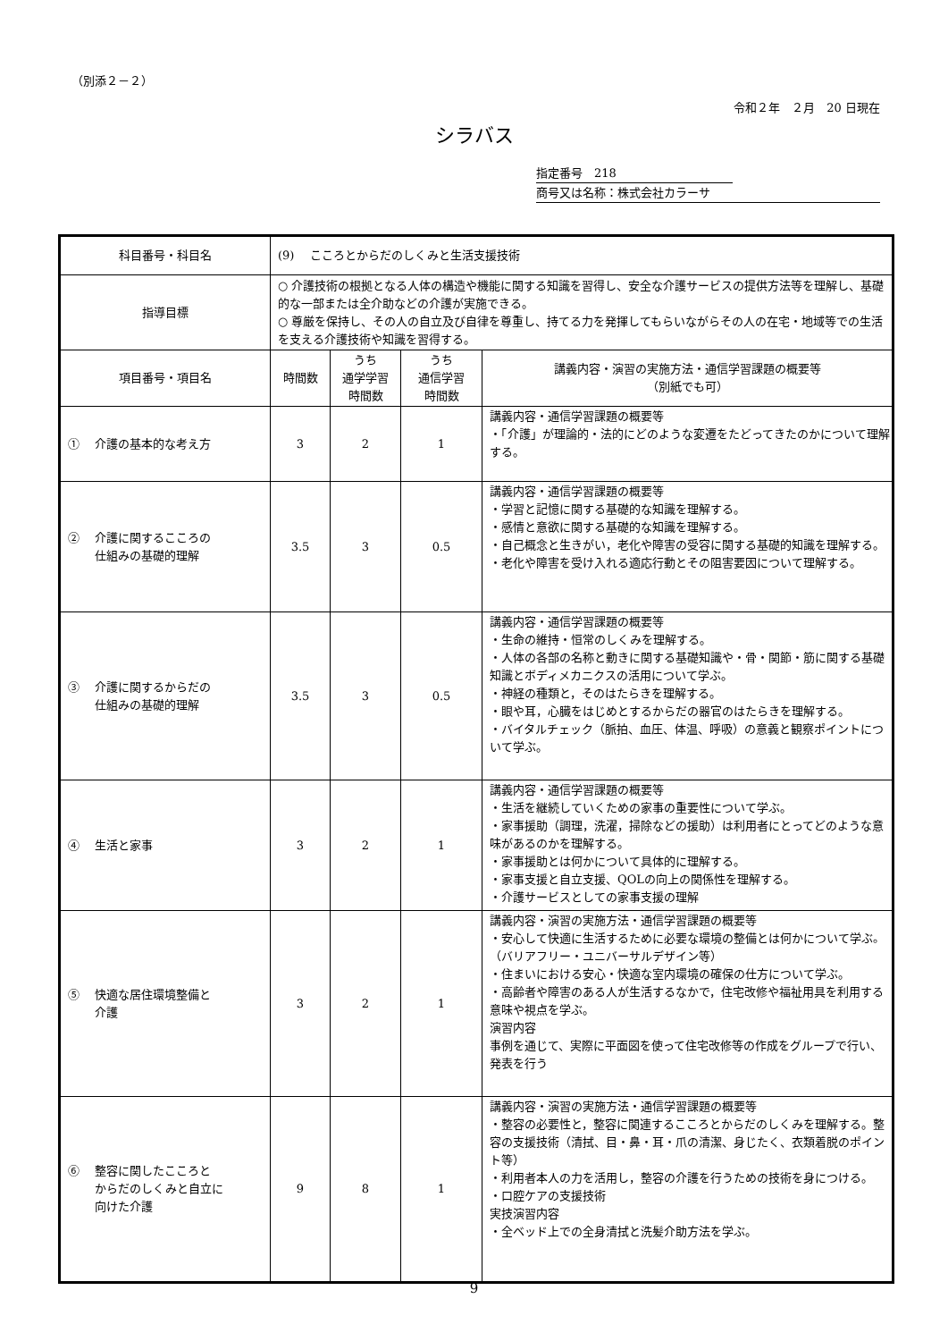（別添２－２）
令和２年　２月　20 日現在
シラバス
指定番号　218
商号又は名称：株式会社カラーサ
| 科目番号・科目名 | (9) こころとからだのしくみと生活支援技術 | | | |
| 指導目標 | ○ 介護技術の根拠となる人体の構造や機能に関する知識を習得し、安全な介護サービスの提供方法等を理解し、基礎的な一部または全介助などの介護が実施できる。 ○ 尊厳を保持し、その人の自立及び自律を尊重し、持てる力を発揮してもらいながらその人の在宅・地域等での生活を支える介護技術や知識を習得する。 | | | |
| 項目番号・項目名 | 時間数 | うち 通学学習 時間数 | うち 通信学習 時間数 | 講義内容・演習の実施方法・通信学習課題の概要等 （別紙でも可） |
| ① 介護の基本的な考え方 | 3 | 2 | 1 | 講義内容・通信学習課題の概要等 ・「介護」が理論的・法的にどのような変遷をたどってきたのかについて理解する。 |
| ② 介護に関するこころの 仕組みの基礎的理解 | 3.5 | 3 | 0.5 | 講義内容・通信学習課題の概要等 ・学習と記憶に関する基礎的な知識を理解する。 ・感情と意欲に関する基礎的な知識を理解する。 ・自己概念と生きがい，老化や障害の受容に関する基礎的知識を理解する。 ・老化や障害を受け入れる適応行動とその阻害要因について理解する。 |
| ③ 介護に関するからだの 仕組みの基礎的理解 | 3.5 | 3 | 0.5 | 講義内容・通信学習課題の概要等 ・生命の維持・恒常のしくみを理解する。 ・人体の各部の名称と動きに関する基礎知識や・骨・関節・筋に関する基礎知識とボディメカニクスの活用について学ぶ。 ・神経の種類と，そのはたらきを理解する。 ・眼や耳，心臓をはじめとするからだの器官のはたらきを理解する。 ・バイタルチェック（脈拍、血圧、体温、呼吸）の意義と観察ポイントについて学ぶ。 |
| ④ 生活と家事 | 3 | 2 | 1 | 講義内容・通信学習課題の概要等 ・生活を継続していくための家事の重要性について学ぶ。 ・家事援助（調理，洗濯，掃除などの援助）は利用者にとってどのような意味があるのかを理解する。 ・家事援助とは何かについて具体的に理解する。 ・家事支援と自立支援、QOLの向上の関係性を理解する。 ・介護サービスとしての家事支援の理解 |
| ⑤ 快適な居住環境整備と 介護 | 3 | 2 | 1 | 講義内容・演習の実施方法・通信学習課題の概要等 ・安心して快適に生活するために必要な環境の整備とは何かについて学ぶ。（バリアフリー・ユニバーサルデザイン等） ・住まいにおける安心・快適な室内環境の確保の仕方について学ぶ。 ・高齢者や障害のある人が生活するなかで，住宅改修や福祉用具を利用する意味や視点を学ぶ。 演習内容 事例を通じて、実際に平面図を使って住宅改修等の作成をグループで行い、発表を行う |
| ⑥ 整容に関したこころと からだのしくみと自立に 向けた介護 | 9 | 8 | 1 | 講義内容・演習の実施方法・通信学習課題の概要等 ・整容の必要性と，整容に関連するこころとからだのしくみを理解する。整容の支援技術（清拭、目・鼻・耳・爪の清潔、身じたく、衣類着脱のポイント等） ・利用者本人の力を活用し，整容の介護を行うための技術を身につける。 ・口腔ケアの支援技術 実技演習内容 ・全ベッド上での全身清拭と洗髪介助方法を学ぶ。 |
9